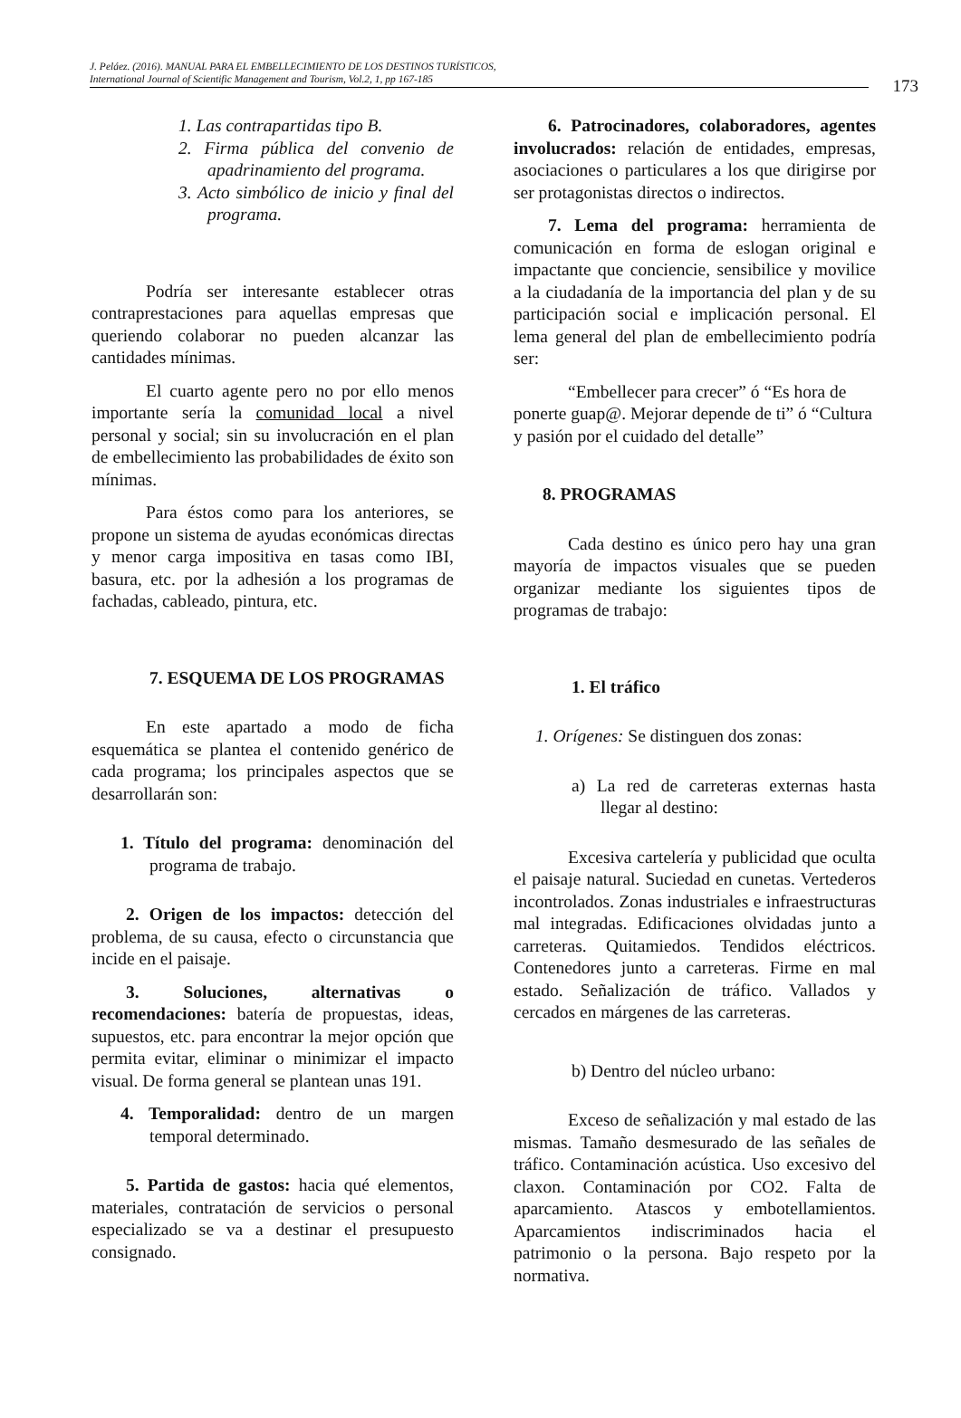J. Peláez. (2016). MANUAL PARA EL EMBELLECIMIENTO DE LOS DESTINOS TURÍSTICOS,
International Journal of Scientific Management and Tourism, Vol.2, 1, pp 167-185
173
1. Las contrapartidas tipo B.
2. Firma pública del convenio de apadrinamiento del programa.
3. Acto simbólico de inicio y final del programa.
Podría ser interesante establecer otras contraprestaciones para aquellas empresas que queriendo colaborar no pueden alcanzar las cantidades mínimas.
El cuarto agente pero no por ello menos importante sería la comunidad local a nivel personal y social; sin su involucración en el plan de embellecimiento las probabilidades de éxito son mínimas.
Para éstos como para los anteriores, se propone un sistema de ayudas económicas directas y menor carga impositiva en tasas como IBI, basura, etc. por la adhesión a los programas de fachadas, cableado, pintura, etc.
7. ESQUEMA DE LOS PROGRAMAS
En este apartado a modo de ficha esquemática se plantea el contenido genérico de cada programa; los principales aspectos que se desarrollarán son:
1. Título del programa: denominación del programa de trabajo.
2. Origen de los impactos: detección del problema, de su causa, efecto o circunstancia que incide en el paisaje.
3. Soluciones, alternativas o recomendaciones: batería de propuestas, ideas, supuestos, etc. para encontrar la mejor opción que permita evitar, eliminar o minimizar el impacto visual. De forma general se plantean unas 191.
4. Temporalidad: dentro de un margen temporal determinado.
5. Partida de gastos: hacia qué elementos, materiales, contratación de servicios o personal especializado se va a destinar el presupuesto consignado.
6. Patrocinadores, colaboradores, agentes involucrados: relación de entidades, empresas, asociaciones o particulares a los que dirigirse por ser protagonistas directos o indirectos.
7. Lema del programa: herramienta de comunicación en forma de eslogan original e impactante que conciencie, sensibilice y movilice a la ciudadanía de la importancia del plan y de su participación social e implicación personal. El lema general del plan de embellecimiento podría ser:
“Embellecer para crecer” ó “Es hora de ponerte guap@. Mejorar depende de ti” ó “Cultura y pasión por el cuidado del detalle”
8. PROGRAMAS
Cada destino es único pero hay una gran mayoría de impactos visuales que se pueden organizar mediante los siguientes tipos de programas de trabajo:
1. El tráfico
1. Orígenes: Se distinguen dos zonas:
a) La red de carreteras externas hasta llegar al destino:
Excesiva cartelería y publicidad que oculta el paisaje natural. Suciedad en cunetas. Vertederos incontrolados. Zonas industriales e infraestructuras mal integradas. Edificaciones olvidadas junto a carreteras. Quitamiedos. Tendidos eléctricos. Contenedores junto a carreteras. Firme en mal estado. Señalización de tráfico. Vallados y cercados en márgenes de las carreteras.
b) Dentro del núcleo urbano:
Exceso de señalización y mal estado de las mismas. Tamaño desmesurado de las señales de tráfico. Contaminación acústica. Uso excesivo del claxon. Contaminación por CO2. Falta de aparcamiento. Atascos y embotellamientos. Aparcamientos indiscriminados hacia el patrimonio o la persona. Bajo respeto por la normativa.